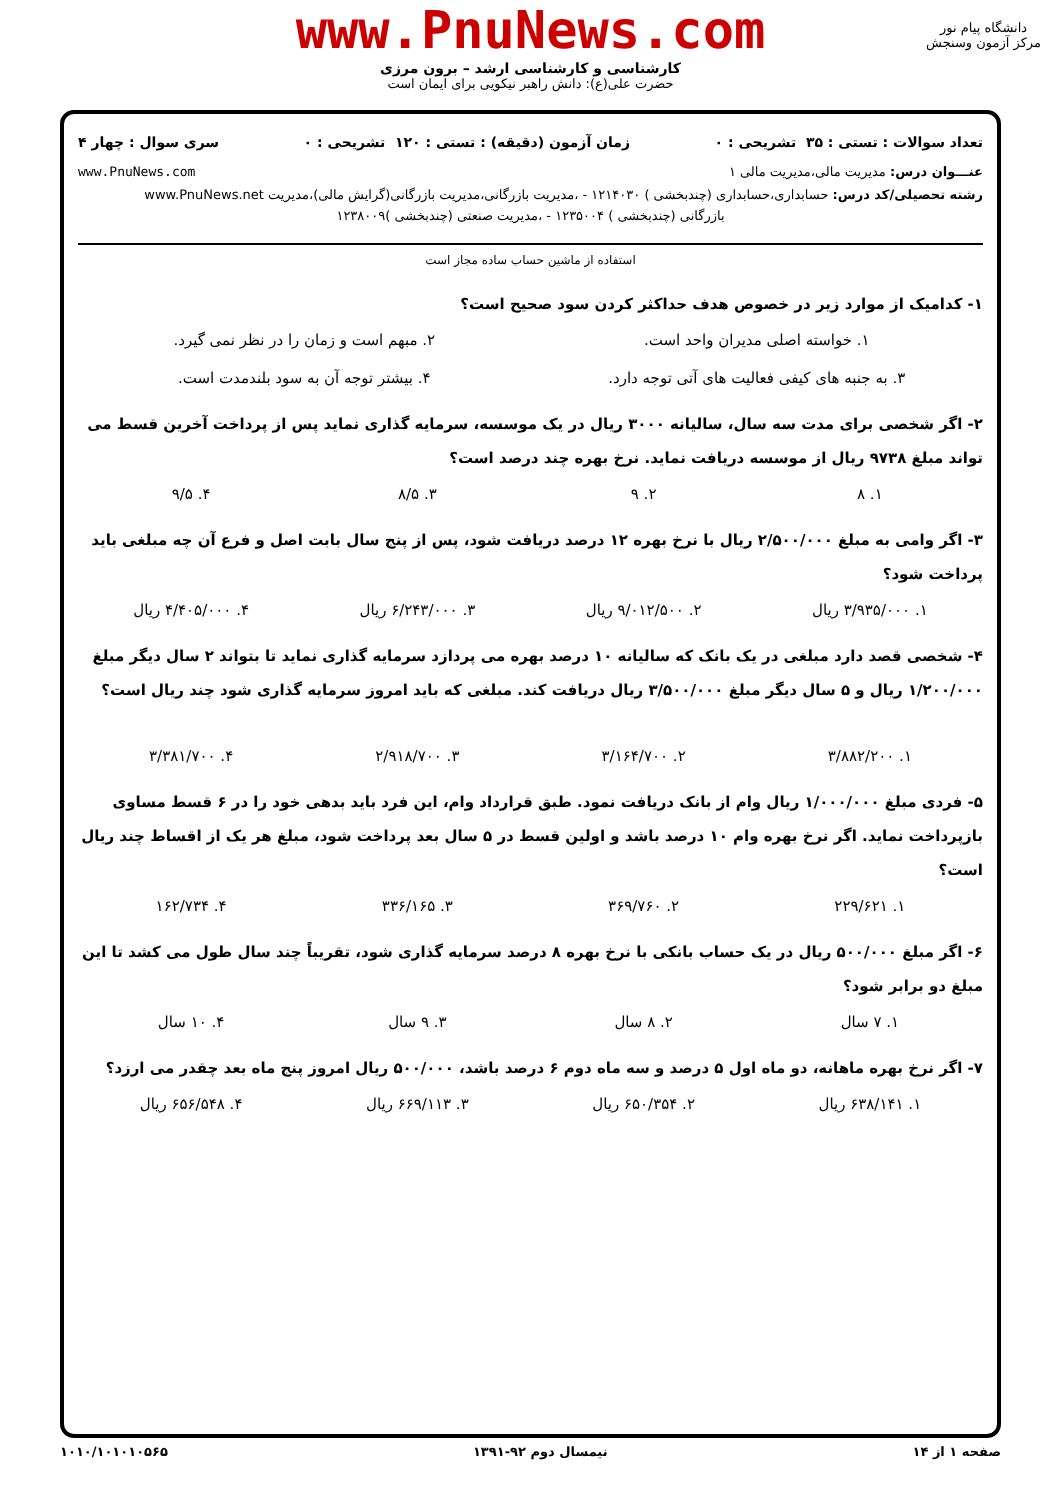www.PnuNews.com
کارشناسی و کارشناسی ارشد – برون مرزی
حضرت علی(ع): دانش راهبر نیکویی برای ایمان است
دانشگاه پیام نور
مرکز آزمون وسنجش
تعداد سوالات : تستی : ۳۵ تشریحی : ۰ زمان آزمون (دقیقه) : تستی : ۱۲۰ تشریحی : ۰ سری سوال : چهار ۴
عنـــوان درس: مدیریت مالی،مدیریت مالی ۱ www.PnuNews.com
رشته تحصیلی/کد درس: حسابداری،حسابداری (چندبخشی ) ۱۲۱۴۰۳۰ - ،مدیریت بازرگانی،مدیریت بازرگانی(گرایش مالی)،مدیریت www.PnuNews.net
بازرگانی (چندبخشی ) ۱۲۳۵۰۰۴ - ،مدیریت صنعتی (چندبخشی )۱۲۳۸۰۰۹
استفاده از ماشین حساب ساده مجاز است
۱- کدامیک از موارد زیر در خصوص هدف حداکثر کردن سود صحیح است؟
۱. خواسته اصلی مدیران واحد است. ۲. مبهم است و زمان را در نظر نمی گیرد.
۳. به جنبه های کیفی فعالیت های آتی توجه دارد. ۴. بیشتر توجه آن به سود بلندمدت است.
۲- اگر شخصی برای مدت سه سال، سالیانه ۳۰۰۰ ریال در یک موسسه، سرمایه گذاری نماید پس از پرداخت آخرین قسط می تواند مبلغ ۹۷۳۸ ریال از موسسه دریافت نماید. نرخ بهره چند درصد است؟
۱. ۸ ۲. ۹ ۳. ۸/۵ ۴. ۹/۵
۳- اگر وامی به مبلغ ۲/۵۰۰/۰۰۰ ریال با نرخ بهره ۱۲ درصد دریافت شود، پس از پنج سال بابت اصل و فرع آن چه مبلغی باید پرداخت شود؟
۱. ۳/۹۳۵/۰۰۰ ریال ۲. ۹/۰۱۲/۵۰۰ ریال ۳. ۶/۲۴۳/۰۰۰ ریال ۴. ۴/۴۰۵/۰۰۰ ریال
۴- شخصی قصد دارد مبلغی در یک بانک که سالیانه ۱۰ درصد بهره می پردازد سرمایه گذاری نماید تا بتواند ۲ سال دیگر مبلغ ۱/۲۰۰/۰۰۰ ریال و ۵ سال دیگر مبلغ ۳/۵۰۰/۰۰۰ ریال دریافت کند. مبلغی که باید امروز سرمایه گذاری شود چند ریال است؟
۱. ۳/۸۸۲/۲۰۰ ۲. ۳/۱۶۴/۷۰۰ ۳. ۲/۹۱۸/۷۰۰ ۴. ۳/۳۸۱/۷۰۰
۵- فردی مبلغ ۱/۰۰۰/۰۰۰ ریال وام از بانک دریافت نمود. طبق قرارداد وام، این فرد باید بدهی خود را در ۶ قسط مساوی بازپرداخت نماید. اگر نرخ بهره وام ۱۰ درصد باشد و اولین قسط در ۵ سال بعد پرداخت شود، مبلغ هر یک از اقساط چند ریال است؟
۱. ۲۲۹/۶۲۱ ۲. ۳۶۹/۷۶۰ ۳. ۳۳۶/۱۶۵ ۴. ۱۶۲/۷۳۴
۶- اگر مبلغ ۵۰۰/۰۰۰ ریال در یک حساب بانکی با نرخ بهره ۸ درصد سرمایه گذاری شود، تقریباً چند سال طول می کشد تا این مبلغ دو برابر شود؟
۱. ۷ سال ۲. ۸ سال ۳. ۹ سال ۴. ۱۰ سال
۷- اگر نرخ بهره ماهانه، دو ماه اول ۵ درصد و سه ماه دوم ۶ درصد باشد، ۵۰۰/۰۰۰ ریال امروز پنج ماه بعد چقدر می ارزد؟
۱. ۶۳۸/۱۴۱ ریال ۲. ۶۵۰/۳۵۴ ریال ۳. ۶۶۹/۱۱۳ ریال ۴. ۶۵۶/۵۴۸ ریال
صفحه ۱ از ۱۴ نیمسال دوم ۹۲-۱۳۹۱ ۱۰۱۰/۱۰۱۰۱۰۵۶۵